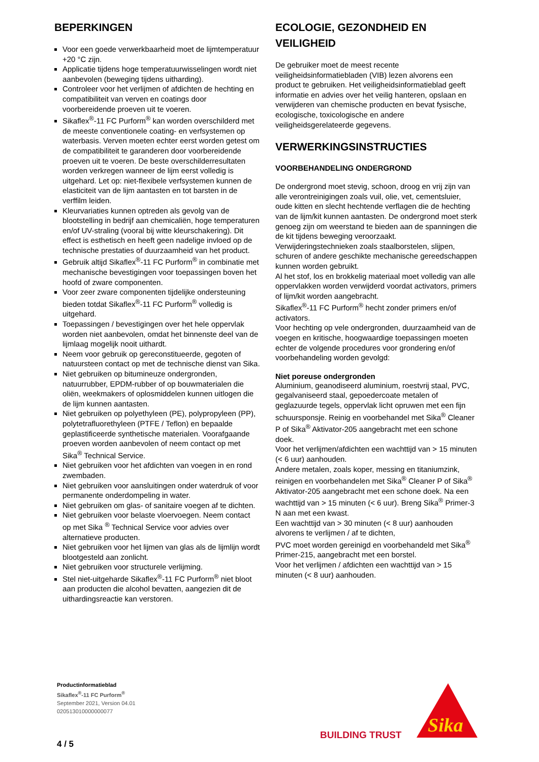BEPERKINGEN
Voor een goede verwerkbaarheid moet de lijmtemperatuur +20 °C zijn.
Applicatie tijdens hoge temperatuurwisselingen wordt niet aanbevolen (beweging tijdens uitharding).
Controleer voor het verlijmen of afdichten de hechting en compatibiliteit van verven en coatings door voorbereidende proeven uit te voeren.
Sikaflex<sup>®</sup>-11 FC Purform<sup>®</sup> kan worden overschilderd met de meeste conventionele coating- en verfsystemen op waterbasis. Verven moeten echter eerst worden getest om de compatibiliteit te garanderen door voorbereidende proeven uit te voeren. De beste overschilderresultaten worden verkregen wanneer de lijm eerst volledig is uitgehard. Let op: niet-flexibele verfsystemen kunnen de elasticiteit van de lijm aantasten en tot barsten in de verffilm leiden.
Kleurvariaties kunnen optreden als gevolg van de blootstelling in bedrijf aan chemicaliën, hoge temperaturen en/of UV-straling (vooral bij witte kleurschakering). Dit effect is esthetisch en heeft geen nadelige invloed op de technische prestaties of duurzaamheid van het product.
Gebruik altijd Sikaflex<sup>®</sup>-11 FC Purform<sup>®</sup> in combinatie met mechanische bevestigingen voor toepassingen boven het hoofd of zware componenten.
Voor zeer zware componenten tijdelijke ondersteuning bieden totdat Sikaflex<sup>®</sup>-11 FC Purform<sup>®</sup> volledig is uitgehard.
Toepassingen / bevestigingen over het hele oppervlak worden niet aanbevolen, omdat het binnenste deel van de lijmlaag mogelijk nooit uithardt.
Neem voor gebruik op gereconstitueerde, gegoten of natuursteen contact op met de technische dienst van Sika.
Niet gebruiken op bitumineuze ondergronden, natuurrubber, EPDM-rubber of op bouwmaterialen die oliën, weekmakers of oplosmiddelen kunnen uitlogen die de lijm kunnen aantasten.
Niet gebruiken op polyethyleen (PE), polypropyleen (PP), polytetrafluorethyleen (PTFE / Teflon) en bepaalde geplastificeerde synthetische materialen. Voorafgaande proeven worden aanbevolen of neem contact op met Sika<sup>®</sup> Technical Service.
Niet gebruiken voor het afdichten van voegen in en rond zwembaden.
Niet gebruiken voor aansluitingen onder waterdruk of voor permanente onderdompeling in water.
Niet gebruiken om glas- of sanitaire voegen af te dichten.
Niet gebruiken voor belaste vloervoegen. Neem contact op met Sika <sup>®</sup> Technical Service voor advies over alternatieve producten.
Niet gebruiken voor het lijmen van glas als de lijmlijn wordt blootgesteld aan zonlicht.
Niet gebruiken voor structurele verlijming.
Stel niet-uitgeharde Sikaflex<sup>®</sup>-11 FC Purform<sup>®</sup> niet bloot aan producten die alcohol bevatten, aangezien dit de uithardingsreactie kan verstoren.
ECOLOGIE, GEZONDHEID EN VEILIGHEID
De gebruiker moet de meest recente veiligheidsinformatiebladen (VIB) lezen alvorens een product te gebruiken. Het veiligheidsinformatieblad geeft informatie en advies over het veilig hanteren, opslaan en verwijderen van chemische producten en bevat fysische, ecologische, toxicologische en andere veiligheidsgerelateerde gegevens.
VERWERKINGSINSTRUCTIES
VOORBEHANDELING ONDERGROND
De ondergrond moet stevig, schoon, droog en vrij zijn van alle verontreinigingen zoals vuil, olie, vet, cementsluier, oude kitten en slecht hechtende verflagen die de hechting van de lijm/kit kunnen aantasten. De ondergrond moet sterk genoeg zijn om weerstand te bieden aan de spanningen die de kit tijdens beweging veroorzaakt.
Verwijderingstechnieken zoals staalborstelen, slijpen, schuren of andere geschikte mechanische gereedschappen kunnen worden gebruikt.
Al het stof, los en brokkelig materiaal moet volledig van alle oppervlakken worden verwijderd voordat activators, primers of lijm/kit worden aangebracht.
Sikaflex<sup>®</sup>-11 FC Purform<sup>®</sup> hecht zonder primers en/of activators.
Voor hechting op vele ondergronden, duurzaamheid van de voegen en kritische, hoogwaardige toepassingen moeten echter de volgende procedures voor grondering en/of voorbehandeling worden gevolgd:
Niet poreuse ondergronden
Aluminium, geanodiseerd aluminium, roestvrij staal, PVC, gegalvaniseerd staal, gepoedercoate metalen of geglazuurde tegels, oppervlak licht opruwen met een fijn schuursponsje. Reinig en voorbehandel met Sika<sup>®</sup> Cleaner P of Sika<sup>®</sup> Aktivator-205 aangebracht met een schone doek.
Voor het verlijmen/afdichten een wachttijd van > 15 minuten (< 6 uur) aanhouden.
Andere metalen, zoals koper, messing en titaniumzink, reinigen en voorbehandelen met Sika<sup>®</sup> Cleaner P of Sika<sup>®</sup> Aktivator-205 aangebracht met een schone doek. Na een wachttijd van > 15 minuten (< 6 uur). Breng Sika<sup>®</sup> Primer-3 N aan met een kwast.
Een wachttijd van > 30 minuten (< 8 uur) aanhouden alvorens te verlijmen / af te dichten,
PVC moet worden gereinigd en voorbehandeld met Sika<sup>®</sup> Primer-215, aangebracht met een borstel.
Voor het verlijmen / afdichten een wachttijd van > 15 minuten (< 8 uur) aanhouden.
Productinformatieblad
Sikaflex<sup>®</sup>-11 FC Purform<sup>®</sup>
September 2021, Version 04.01
020513010000000077
BUILDING TRUST
Sika
4 / 5